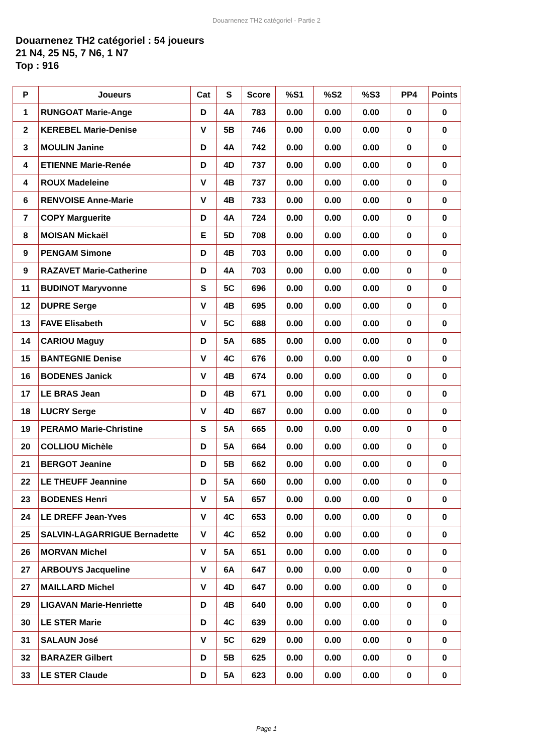Douarnenez TH2 catégoriel - Partie 2
Douarnenez TH2 catégoriel : 54 joueurs
21 N4, 25 N5, 7 N6, 1 N7
Top : 916
| P | Joueurs | Cat | S | Score | %S1 | %S2 | %S3 | PP4 | Points |
| --- | --- | --- | --- | --- | --- | --- | --- | --- | --- |
| 1 | RUNGOAT Marie-Ange | D | 4A | 783 | 0.00 | 0.00 | 0.00 | 0 | 0 |
| 2 | KEREBEL Marie-Denise | V | 5B | 746 | 0.00 | 0.00 | 0.00 | 0 | 0 |
| 3 | MOULIN Janine | D | 4A | 742 | 0.00 | 0.00 | 0.00 | 0 | 0 |
| 4 | ETIENNE Marie-Renée | D | 4D | 737 | 0.00 | 0.00 | 0.00 | 0 | 0 |
| 4 | ROUX Madeleine | V | 4B | 737 | 0.00 | 0.00 | 0.00 | 0 | 0 |
| 6 | RENVOISE Anne-Marie | V | 4B | 733 | 0.00 | 0.00 | 0.00 | 0 | 0 |
| 7 | COPY Marguerite | D | 4A | 724 | 0.00 | 0.00 | 0.00 | 0 | 0 |
| 8 | MOISAN Mickaël | E | 5D | 708 | 0.00 | 0.00 | 0.00 | 0 | 0 |
| 9 | PENGAM Simone | D | 4B | 703 | 0.00 | 0.00 | 0.00 | 0 | 0 |
| 9 | RAZAVET Marie-Catherine | D | 4A | 703 | 0.00 | 0.00 | 0.00 | 0 | 0 |
| 11 | BUDINOT Maryvonne | S | 5C | 696 | 0.00 | 0.00 | 0.00 | 0 | 0 |
| 12 | DUPRE Serge | V | 4B | 695 | 0.00 | 0.00 | 0.00 | 0 | 0 |
| 13 | FAVE Elisabeth | V | 5C | 688 | 0.00 | 0.00 | 0.00 | 0 | 0 |
| 14 | CARIOU Maguy | D | 5A | 685 | 0.00 | 0.00 | 0.00 | 0 | 0 |
| 15 | BANTEGNIE Denise | V | 4C | 676 | 0.00 | 0.00 | 0.00 | 0 | 0 |
| 16 | BODENES Janick | V | 4B | 674 | 0.00 | 0.00 | 0.00 | 0 | 0 |
| 17 | LE BRAS Jean | D | 4B | 671 | 0.00 | 0.00 | 0.00 | 0 | 0 |
| 18 | LUCRY Serge | V | 4D | 667 | 0.00 | 0.00 | 0.00 | 0 | 0 |
| 19 | PERAMO Marie-Christine | S | 5A | 665 | 0.00 | 0.00 | 0.00 | 0 | 0 |
| 20 | COLLIOU Michèle | D | 5A | 664 | 0.00 | 0.00 | 0.00 | 0 | 0 |
| 21 | BERGOT Jeanine | D | 5B | 662 | 0.00 | 0.00 | 0.00 | 0 | 0 |
| 22 | LE THEUFF Jeannine | D | 5A | 660 | 0.00 | 0.00 | 0.00 | 0 | 0 |
| 23 | BODENES Henri | V | 5A | 657 | 0.00 | 0.00 | 0.00 | 0 | 0 |
| 24 | LE DREFF Jean-Yves | V | 4C | 653 | 0.00 | 0.00 | 0.00 | 0 | 0 |
| 25 | SALVIN-LAGARRIGUE Bernadette | V | 4C | 652 | 0.00 | 0.00 | 0.00 | 0 | 0 |
| 26 | MORVAN Michel | V | 5A | 651 | 0.00 | 0.00 | 0.00 | 0 | 0 |
| 27 | ARBOUYS Jacqueline | V | 6A | 647 | 0.00 | 0.00 | 0.00 | 0 | 0 |
| 27 | MAILLARD Michel | V | 4D | 647 | 0.00 | 0.00 | 0.00 | 0 | 0 |
| 29 | LIGAVAN Marie-Henriette | D | 4B | 640 | 0.00 | 0.00 | 0.00 | 0 | 0 |
| 30 | LE STER Marie | D | 4C | 639 | 0.00 | 0.00 | 0.00 | 0 | 0 |
| 31 | SALAUN José | V | 5C | 629 | 0.00 | 0.00 | 0.00 | 0 | 0 |
| 32 | BARAZER Gilbert | D | 5B | 625 | 0.00 | 0.00 | 0.00 | 0 | 0 |
| 33 | LE STER Claude | D | 5A | 623 | 0.00 | 0.00 | 0.00 | 0 | 0 |
Page 1